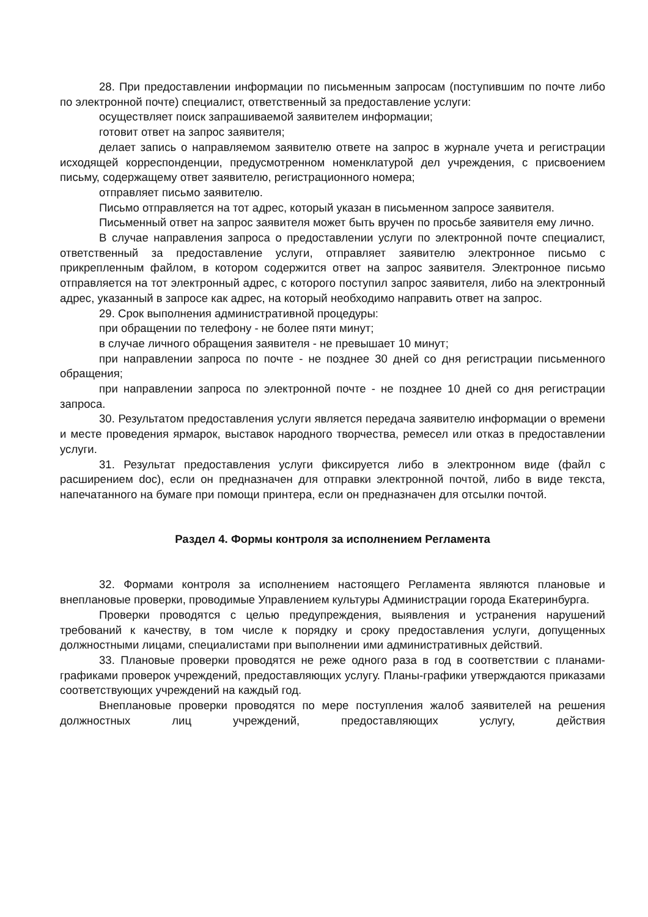28. При предоставлении информации по письменным запросам (поступившим по почте либо по электронной почте) специалист, ответственный за предоставление услуги:
осуществляет поиск запрашиваемой заявителем информации;
готовит ответ на запрос заявителя;
делает запись о направляемом заявителю ответе на запрос в журнале учета и регистрации исходящей корреспонденции, предусмотренном номенклатурой дел учреждения, с присвоением письму, содержащему ответ заявителю, регистрационного номера;
отправляет письмо заявителю.
Письмо отправляется на тот адрес, который указан в письменном запросе заявителя.
Письменный ответ на запрос заявителя может быть вручен по просьбе заявителя ему лично.
В случае направления запроса о предоставлении услуги по электронной почте специалист, ответственный за предоставление услуги, отправляет заявителю электронное письмо с прикрепленным файлом, в котором содержится ответ на запрос заявителя. Электронное письмо отправляется на тот электронный адрес, с которого поступил запрос заявителя, либо на электронный адрес, указанный в запросе как адрес, на который необходимо направить ответ на запрос.
29. Срок выполнения административной процедуры:
при обращении по телефону - не более пяти минут;
в случае личного обращения заявителя - не превышает 10 минут;
при направлении запроса по почте - не позднее 30 дней со дня регистрации письменного обращения;
при направлении запроса по электронной почте - не позднее 10 дней со дня регистрации запроса.
30. Результатом предоставления услуги является передача заявителю информации о времени и месте проведения ярмарок, выставок народного творчества, ремесел или отказ в предоставлении услуги.
31. Результат предоставления услуги фиксируется либо в электронном виде (файл с расширением doc), если он предназначен для отправки электронной почтой, либо в виде текста, напечатанного на бумаге при помощи принтера, если он предназначен для отсылки почтой.
Раздел 4. Формы контроля за исполнением Регламента
32. Формами контроля за исполнением настоящего Регламента являются плановые и внеплановые проверки, проводимые Управлением культуры Администрации города Екатеринбурга.
Проверки проводятся с целью предупреждения, выявления и устранения нарушений требований к качеству, в том числе к порядку и сроку предоставления услуги, допущенных должностными лицами, специалистами при выполнении ими административных действий.
33. Плановые проверки проводятся не реже одного раза в год в соответствии с планами-графиками проверок учреждений, предоставляющих услугу. Планы-графики утверждаются приказами соответствующих учреждений на каждый год.
Внеплановые проверки проводятся по мере поступления жалоб заявителей на решения должностных лиц учреждений, предоставляющих услугу, действия